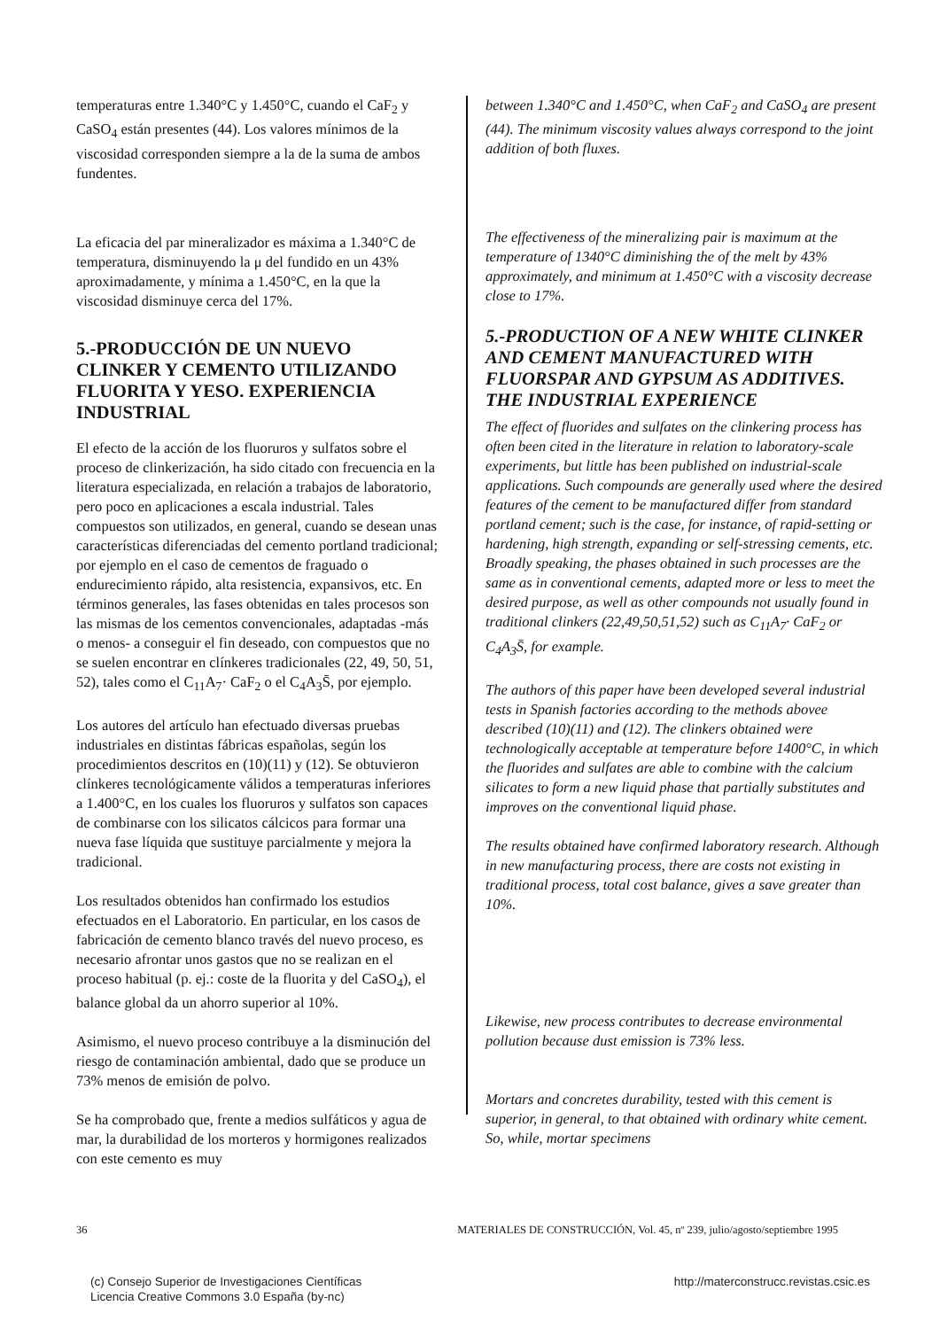temperaturas entre 1.340°C y 1.450°C, cuando el CaF<sub>2</sub> y CaSO<sub>4</sub> están presentes (44). Los valores mínimos de la viscosidad corresponden siempre a la de la suma de ambos fundentes.
La eficacia del par mineralizador es máxima a 1.340°C de temperatura, disminuyendo la μ del fundido en un 43% aproximadamente, y mínima a 1.450°C, en la que la viscosidad disminuye cerca del 17%.
5.-PRODUCCIÓN DE UN NUEVO CLINKER Y CEMENTO UTILIZANDO FLUORITA Y YESO. EXPERIENCIA INDUSTRIAL
El efecto de la acción de los fluoruros y sulfatos sobre el proceso de clinkerización, ha sido citado con frecuencia en la literatura especializada, en relación a trabajos de laboratorio, pero poco en aplicaciones a escala industrial. Tales compuestos son utilizados, en general, cuando se desean unas características diferenciadas del cemento portland tradicional; por ejemplo en el caso de cementos de fraguado o endurecimiento rápido, alta resistencia, expansivos, etc. En términos generales, las fases obtenidas en tales procesos son las mismas de los cementos convencionales, adaptadas -más o menos- a conseguir el fin deseado, con compuestos que no se suelen encontrar en clínkeres tradicionales (22, 49, 50, 51, 52), tales como el C<sub>11</sub>A<sub>7</sub>· CaF<sub>2</sub> o el C<sub>4</sub>A<sub>3</sub>S̄, por ejemplo.
Los autores del artículo han efectuado diversas pruebas industriales en distintas fábricas españolas, según los procedimientos descritos en (10)(11) y (12). Se obtuvieron clínkeres tecnológicamente válidos a temperaturas inferiores a 1.400°C, en los cuales los fluoruros y sulfatos son capaces de combinarse con los silicatos cálcicos para formar una nueva fase líquida que sustituye parcialmente y mejora la tradicional.
Los resultados obtenidos han confirmado los estudios efectuados en el Laboratorio. En particular, en los casos de fabricación de cemento blanco través del nuevo proceso, es necesario afrontar unos gastos que no se realizan en el proceso habitual (p. ej.: coste de la fluorita y del CaSO<sub>4</sub>), el balance global da un ahorro superior al 10%.
Asimismo, el nuevo proceso contribuye a la disminución del riesgo de contaminación ambiental, dado que se produce un 73% menos de emisión de polvo.
Se ha comprobado que, frente a medios sulfáticos y agua de mar, la durabilidad de los morteros y hormigones realizados con este cemento es muy
between 1.340°C and 1.450°C, when CaF<sub>2</sub> and CaSO<sub>4</sub> are present (44). The minimum viscosity values always correspond to the joint addition of both fluxes.
The effectiveness of the mineralizing pair is maximum at the temperature of 1340°C diminishing the of the melt by 43% approximately, and minimum at 1.450°C with a viscosity decrease close to 17%.
5.-PRODUCTION OF A NEW WHITE CLINKER AND CEMENT MANUFACTURED WITH FLUORSPAR AND GYPSUM AS ADDITIVES. THE INDUSTRIAL EXPERIENCE
The effect of fluorides and sulfates on the clinkering process has often been cited in the literature in relation to laboratory-scale experiments, but little has been published on industrial-scale applications. Such compounds are generally used where the desired features of the cement to be manufactured differ from standard portland cement; such is the case, for instance, of rapid-setting or hardening, high strength, expanding or self-stressing cements, etc. Broadly speaking, the phases obtained in such processes are the same as in conventional cements, adapted more or less to meet the desired purpose, as well as other compounds not usually found in traditional clinkers (22,49,50,51,52) such as C<sub>11</sub>A<sub>7</sub>· CaF<sub>2</sub> or C<sub>4</sub>A<sub>3</sub>S̄, for example.
The authors of this paper have been developed several industrial tests in Spanish factories according to the methods abovee described (10)(11) and (12). The clinkers obtained were technologically acceptable at temperature before 1400°C, in which the fluorides and sulfates are able to combine with the calcium silicates to form a new liquid phase that partially substitutes and improves on the conventional liquid phase.
The results obtained have confirmed laboratory research. Although in new manufacturing process, there are costs not existing in traditional process, total cost balance, gives a save greater than 10%.
Likewise, new process contributes to decrease environmental pollution because dust emission is 73% less.
Mortars and concretes durability, tested with this cement is superior, in general, to that obtained with ordinary white cement. So, while, mortar specimens
36 MATERIALES DE CONSTRUCCIÓN, Vol. 45, nº 239, julio/agosto/septiembre 1995
(c) Consejo Superior de Investigaciones Científicas
Licencia Creative Commons 3.0 España (by-nc) http://materconstrucc.revistas.csic.es